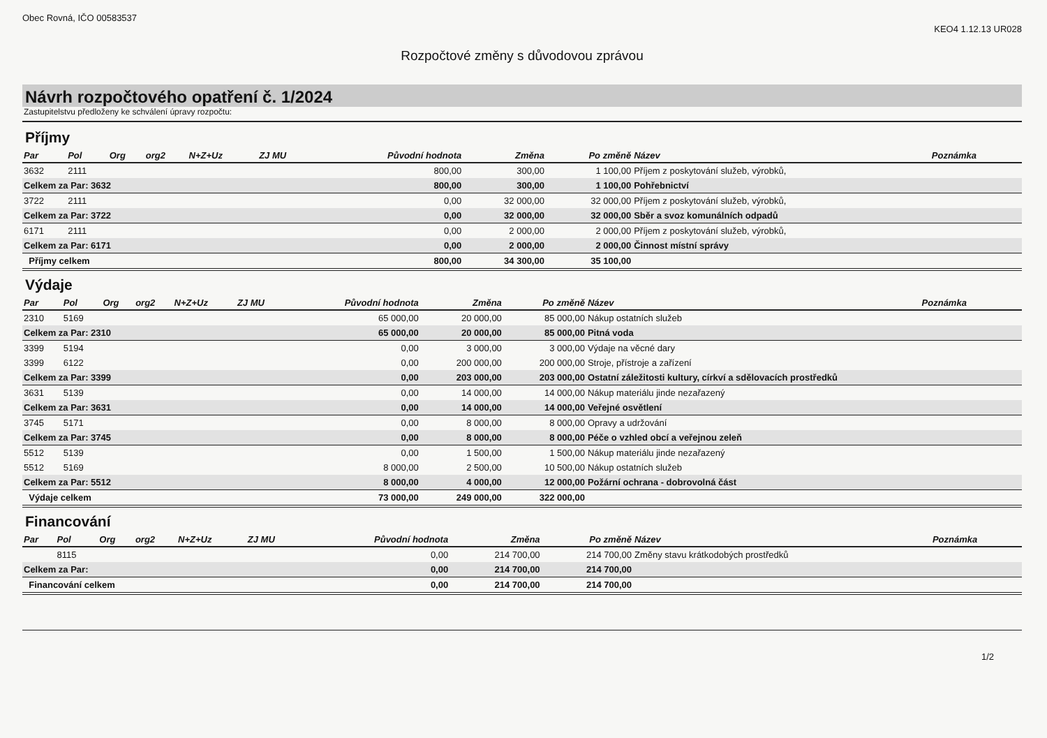Obec Rovná, IČO 00583537 KEO4 1.12.13 UR028
Rozpočtové změny s důvodovou zprávou
Návrh rozpočtového opatření č. 1/2024
Zastupitelstvu předloženy ke schválení úpravy rozpočtu:
Příjmy
| Par | Pol | Org | org2 | N+Z+Uz | ZJ MU | Původní hodnota | Změna | Po změně | Název | Poznámka |
| --- | --- | --- | --- | --- | --- | --- | --- | --- | --- | --- |
| 3632 | 2111 | | | | | 800,00 | 300,00 | 1 100,00 | Příjem z poskytování služeb, výrobků, | |
| Celkem za Par: 3632 | | | | | | 800,00 | 300,00 | 1 100,00 | Pohřebnictví | |
| 3722 | 2111 | | | | | 0,00 | 32 000,00 | 32 000,00 | Příjem z poskytování služeb, výrobků, | |
| Celkem za Par: 3722 | | | | | | 0,00 | 32 000,00 | 32 000,00 | Sběr a svoz komunálních odpadů | |
| 6171 | 2111 | | | | | 0,00 | 2 000,00 | 2 000,00 | Příjem z poskytování služeb, výrobků, | |
| Celkem za Par: 6171 | | | | | | 0,00 | 2 000,00 | 2 000,00 | Činnost místní správy | |
| Příjmy celkem | | | | | | 800,00 | 34 300,00 | 35 100,00 | | |
Výdaje
| Par | Pol | Org | org2 | N+Z+Uz | ZJ MU | Původní hodnota | Změna | Po změně | Název | Poznámka |
| --- | --- | --- | --- | --- | --- | --- | --- | --- | --- | --- |
| 2310 | 5169 | | | | | 65 000,00 | 20 000,00 | 85 000,00 | Nákup ostatních služeb | |
| Celkem za Par: 2310 | | | | | | 65 000,00 | 20 000,00 | 85 000,00 | Pitná voda | |
| 3399 | 5194 | | | | | 0,00 | 3 000,00 | 3 000,00 | Výdaje na věcné dary | |
| 3399 | 6122 | | | | | 0,00 | 200 000,00 | 200 000,00 | Stroje, přístroje a zařízení | |
| Celkem za Par: 3399 | | | | | | 0,00 | 203 000,00 | 203 000,00 | Ostatní záležitosti kultury, církví a sdělovacích prostředků | |
| 3631 | 5139 | | | | | 0,00 | 14 000,00 | 14 000,00 | Nákup materiálu jinde nezařazený | |
| Celkem za Par: 3631 | | | | | | 0,00 | 14 000,00 | 14 000,00 | Veřejné osvětlení | |
| 3745 | 5171 | | | | | 0,00 | 8 000,00 | 8 000,00 | Opravy a udržování | |
| Celkem za Par: 3745 | | | | | | 0,00 | 8 000,00 | 8 000,00 | Péče o vzhled obcí a veřejnou zeleň | |
| 5512 | 5139 | | | | | 0,00 | 1 500,00 | 1 500,00 | Nákup materiálu jinde nezařazený | |
| 5512 | 5169 | | | | | 8 000,00 | 2 500,00 | 10 500,00 | Nákup ostatních služeb | |
| Celkem za Par: 5512 | | | | | | 8 000,00 | 4 000,00 | 12 000,00 | Požární ochrana - dobrovolná část | |
| Výdaje celkem | | | | | | 73 000,00 | 249 000,00 | 322 000,00 | | |
Financování
| Par | Pol | Org | org2 | N+Z+Uz | ZJ MU | Původní hodnota | Změna | Po změně | Název | Poznámka |
| --- | --- | --- | --- | --- | --- | --- | --- | --- | --- | --- |
| | 8115 | | | | | 0,00 | 214 700,00 | 214 700,00 | Změny stavu krátkodobých prostředků | |
| Celkem za Par: | | | | | | 0,00 | 214 700,00 | 214 700,00 | | |
| Financování celkem | | | | | | 0,00 | 214 700,00 | 214 700,00 | | |
1/2